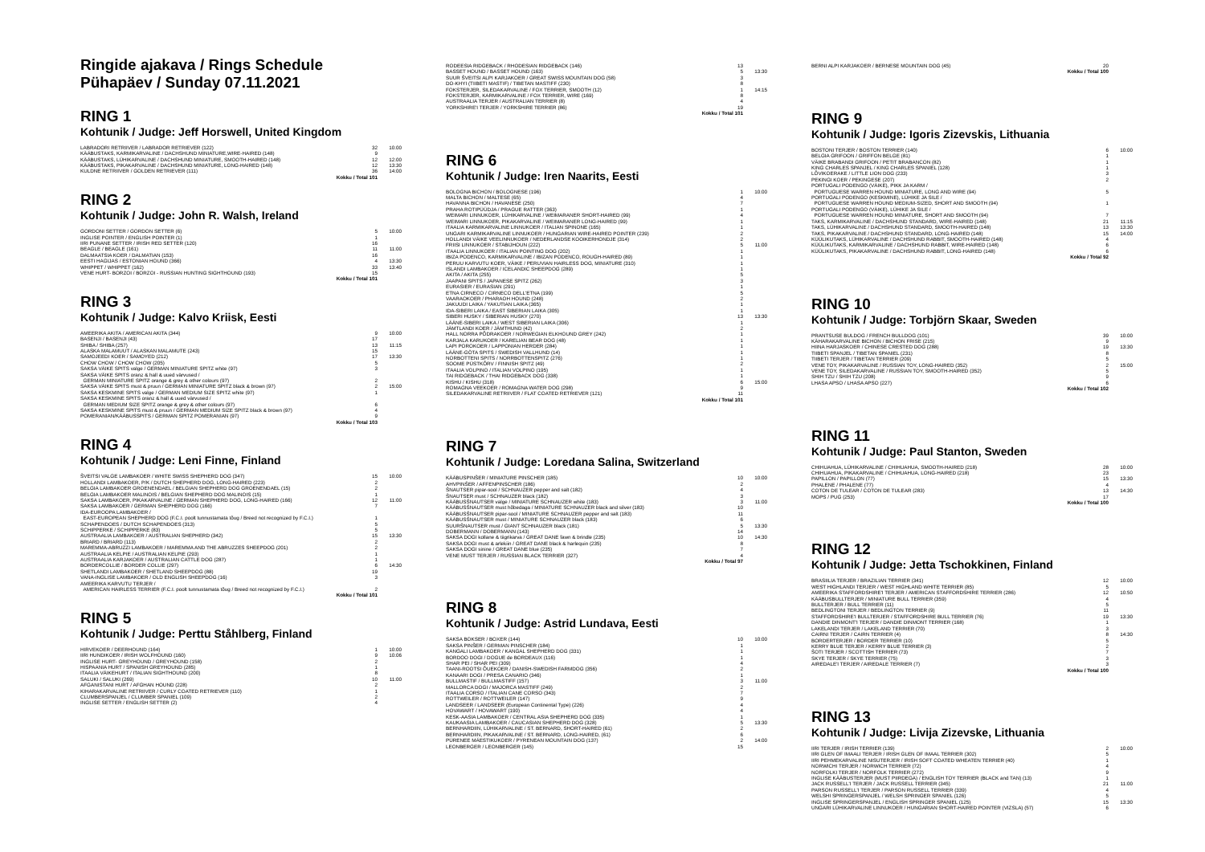Ringide ajakava / Rings Schedule
Pühapäev / Sunday 07.11.2021
RING 1
Kohtunik / Judge: Jeff Horswell, United Kingdom
| LABRADORI RETRIIVER / LABRADOR RETRIEVER (122) | 32 | 10:00 |
| KÄÄBUSTAKS, KARMIKARVALINE / DACHSHUND MINIATURE,WIRE-HAIRED (148) | 9 | |
| KÄÄBUSTAKS, LÜHIKARVALINE / DACHSHUND MINIATURE, SMOOTH-HAIRED (148) | 12 | 12:00 |
| KÄÄBUSTAKS, PIKAKARVALINE / DACHSHUND MINIATURE, LONG-HAIRED (148) | 12 | 13:30 |
| KULDNE RETRIIVER / GOLDEN RETRIEVER (111) | 36 | 14:00 |
| Kokku / Total 101 | | |
RING 2
Kohtunik / Judge: John R. Walsh, Ireland
| GORDONI SETTER / GORDON SETTER (6) | 5 | 10:00 |
| INGLISE POINTER / ENGLISH POINTER (1) | 1 | |
| IIRI PUNANE SETTER / IRISH RED SETTER (120) | 16 | |
| BEAGLE / BEAGLE (161) | 11 | 11:00 |
| DALMAATSIA KOER / DALMATIAN (153) | 16 | |
| EESTI HAGIJAS / ESTONIAN HOUND (366) | 4 | 13:30 |
| WHIPPET / WHIPPET (162) | 33 | 13:40 |
| VENE HURT- BORZOI / BORZOI - RUSSIAN HUNTING SIGHTHOUND (193) | 15 | |
| Kokku / Total 101 | | |
RING 3
Kohtunik / Judge: Kalvo Kriisk, Eesti
| AMEERIKA AKITA / AMERICAN AKITA (344) | 9 | 10:00 |
| BASENJI / BASENJI (43) | 17 | |
| SHIBA / SHIBA (257) | 13 | 11:15 |
| ALASKA MALAMUUT / ALASKAN MALAMUTE (243) | 15 | |
| SAMOJEEDI KOER / SAMOYED (212) | 17 | 13:30 |
| CHOW CHOW / CHOW CHOW (205) | 5 | |
| SAKSA VÄIKE SPITS valge / GERMAN MINIATURE SPITZ white (97) | 3 | |
| SAKSA VÄIKE SPITS oranz & hall & uued värvused / GERMAN MINIATURE SPITZ orange & grey & other colours (97) | 2 | |
| SAKSA VÄIKE SPITS must & pruun / GERMAN MINIATURE SPITZ black & brown (97) | 2 | 15:00 |
| SAKSA KESKMINE SPITS valge / GERMAN MEDIUM SIZE SPITZ white (97) | 1 | |
| SAKSA KESKMINE SPITS oranz & hall & uued värvused / GERMAN MEDIUM SIZE SPITZ orange & grey & other colours (97) | 6 | |
| SAKSA KESKMINE SPITS must & pruun / GERMAN MEDIUM SIZE SPITZ black & brown (97) | 4 | |
| POMERANIAN/KÄÄBUSSPITS / GERMAN SPITZ POMERANIAN (97) | 9 | |
| Kokku / Total 103 | | |
RING 4
Kohtunik / Judge: Leni Finne, Finland
| ŠVEITSI VALGE LAMBAKOER / WHITE SWISS SHEPHERD DOG (347) | 15 | 10:00 |
| HOLLANDI LAMBAKOER, P/K / DUTCH SHEPHERD DOG, LONG-HAIRED (223) | 2 | |
| BELGIA LAMBAKOER GROENENDAEL / BELGIAN SHEPHERD DOG GROENENDAEL (15) | 2 | |
| BELGIA LAMBAKOER MALINOIS / BELGIAN SHEPHERD DOG MALINOIS (15) | 1 | |
| SAKSA LAMBAKOER, PIKAKARVALINE / GERMAN SHEPHERD DOG, LONG-HAIRED (166) | 12 | 11:00 |
| SAKSA LAMBAKOER / GERMAN SHEPHERD DOG (166) | 7 | |
| IDA-EUROOPA LAMBAKOER / EAST-EUROPEAN SHEPHERD DOG (F.C.I. poolt tunnustamata tõug / Breed not recognized by F.C.I.) | 1 | |
| SCHAPENDOES / DUTCH SCHAPENDOES (313) | 5 | |
| SCHIPPERKE / SCHIPPERKE (83) | 5 | |
| AUSTRAALIA LAMBAKOER / AUSTRALIAN SHEPHERD (342) | 15 | 13:30 |
| BRIARD / BRIARD (113) | 2 | |
| MAREMMA-ABRUZZI LAMBAKOER / MAREMMA AND THE ABRUZZES SHEEPDOG (201) | 2 | |
| AUSTRAALIA KELPIE / AUSTRALIAN KELPIE (293) | 1 | |
| AUSTRAALIA KARJAKOER / AUSTRALIAN CATTLE DOG (287) | 1 | |
| BORDERCOLLIE / BORDER COLLIE (297) | 6 | 14:30 |
| SHETLANDI LAMBAKOER / SHETLAND SHEEPDOG (88) | 19 | |
| VANA-INGLISE LAMBAKOER / OLD ENGLISH SHEEPDOG (16) | 3 | |
| AMEERIKA KARVUTU TERJER / AMERICAN HAIRLESS TERRIER (F.C.I. poolt tunnustamata tõug / Breed not recognized by F.C.I.) | 2 | |
| Kokku / Total 101 | | |
RING 5
Kohtunik / Judge: Perttu Ståhlberg, Finland
| HIRVEKOER / DEERHOUND (164) | 1 | 10:00 |
| IIRI HUNDIKOER / IRISH WOLFHOUND (160) | 9 | 10:06 |
| INGLISE HURT- GREYHOUND / GREYHOUND (158) | 2 | |
| HISPAANIA HURT / SPANISH GREYHOUND (285) | 1 | |
| ITAALIA VÄIKEHURT / ITALIAN SIGHTHOUND (200) | 8 | |
| SALUKI / SALUKI (269) | 10 | 11:00 |
| AFGANISTANI HURT / AFGHAN HOUND (228) | 2 | |
| KIHARAKARVALINE RETRIIVER / CURLY COATED RETRIEVER (110) | 1 | |
| CLUMBERSPANJEL / CLUMBER SPANIEL (109) | 2 | |
| INGLISE SETTER / ENGLISH SETTER (2) | 4 | |
| RODEESIA RIDGEBACK / RHODESIAN RIDGEBACK (146) | 13 | |
| BASSET HOUND / BASSET HOUND (163) | 5 | 13:30 |
| SUUR ŠVEITSI ALPI KARJAKOER / GREAT SWISS MOUNTAIN DOG (58) | 3 | |
| DO-KHYI (TIIBETI MASTIF) / TIBETAN MASTIFF (230) | 8 | |
| FOKSTERJER, SILEDAKARVALINE / FOX TERRIER, SMOOTH (12) | 1 | 14:15 |
| FOKSTERJER, KARMIKARVALINE / FOX TERRIER, WIRE (169) | 8 | |
| AUSTRAALIA TERJER / AUSTRALIAN TERRIER (8) | 4 | |
| YORKSHIRE'I TERJER / YORKSHIRE TERRIER (86) | 19 | |
| Kokku / Total 101 | | |
RING 6
Kohtunik / Judge: Iren Naarits, Eesti
| BOLOGNA BICHON / BOLOGNESE (196) | 1 | 10:00 |
| MALTA BICHON / MALTESE (65) | 4 | |
| HAVANNA BICHON / HAVANESE (250) | 7 | |
| PRAHA ROTIPÜÜDJA / PRAGUE RATTER (363) | 1 | |
| WEIMARI LINNUKOER, LÜHIKARVALINE / WEIMARANER SHORT-HAIRED (99) | 4 | |
| WEIMARI LINNUKOER, PIKAKARVALINE / WEIMARANER LONG-HAIRED (99) | 1 | |
| ITAALIA KARMIKARVALINE LINNUKOER / ITALIAN SPINONE (165) | 1 | |
| UNGARI KARMIKARVALINE LINNUKOER / HUNGARIAN WIRE-HAIRED POINTER (239) | 2 | |
| HOLLANDI VÄIKE VEELINNUKOER / NEDERLANDSE KOOIKERHONDJE (314) | 2 | |
| FRIISI LINNUKOER / STABIJHOUN (222) | 5 | 11:00 |
| ITAALIA LINNUKOER / ITALIAN POINTING DOG (202) | 1 | |
| IBIZA PODENCO, KARMIKARVALINE / IBIZAN PODENCO, ROUGH-HAIRED (89) | 1 | |
| PERUU KARVUTU KOER, VÄIKE / PERUVIAN HAIRLESS DOG, MINIATURE (310) | 1 | |
| ISLANDI LAMBAKOER / ICELANDIC SHEEPDOG (289) | 1 | |
| AKITA / AKITA (255) | 5 | |
| JAAPANI SPITS / JAPANESE SPITZ (262) | 3 | |
| EURASIER / EURASIAN (291) | 1 | |
| ETNA CIRNECO / CIRNECO DELL'ETNA (199) | 5 | |
| VAARAOKOER / PHARAOH HOUND (248) | 2 | |
| JAKUUDI LAIKA / YAKUTIAN LAIKA (365) | 1 | |
| IDA-SIBERI LAIKA / EAST SIBERIAN LAIKA (305) | 1 | |
| SIBERI HUSKY / SIBERIAN HUSKY (270) | 13 | 13:30 |
| LÄÄNE-SIBERI LAIKA / WEST SIBERIAN LAIKA (306) | 1 | |
| JÄMTLANDI KOER / JÄMTHUND (42) | 2 | |
| HALL NORRA PÕDRAKOER / NORWEGIAN ELKHOUND GREY (242) | 1 | |
| KARJALA KARUKOER / KARELIAN BEAR DOG (48) | 1 | |
| LAPI POROKOER / LAPPONIAN HERDER (284) | 1 | |
| LÄÄNE-GÖTA SPITS / SWEDISH VALLHUND (14) | 1 | |
| NORBOTTENI SPITS / NORRBOTTENSPITZ (276) | 1 | |
| SOOME PÜSTKÕRV / FINNISH SPITZ (49) | 2 | |
| ITAALIA VOLPINO / ITALIAN VOLPINO (195) | 1 | |
| TAI RIDGEBACK / THAI RIDGEBACK DOG (338) | 1 | |
| KISHU / KISHU (318) | 6 | 15:00 |
| ROMAGNA VEEKOER / ROMAGNA WATER DOG (298) | 9 | |
| SILEDAKARVALINE RETRIIVER / FLAT COATED RETRIEVER (121) | 11 | |
| Kokku / Total 101 | | |
RING 7
Kohtunik / Judge: Loredana Salina, Switzerland
| KÄÄBUSPINŠER / MINIATURE PINSCHER (185) | 10 | 10:00 |
| AHVPINŠER / AFFENPINSCHER (186) | 2 | |
| ŠNAUTSER pipar-sool / SCHNAUZER pepper and salt (182) | 4 | |
| ŠNAUTSER must / SCHNAUZER black (182) | 3 | |
| KÄÄBUSŠNAUTSER valge / MINIATURE SCHNAUZER white (183) | 3 | 11:00 |
| KÄÄBUSŠNAUTSER must hõbedaga / MINIATURE SCHNAUZER black and silver (183) | 10 | |
| KÄÄBUSŠNAUTSER pipar-sool / MINIATURE SCHNAUZER pepper and salt (183) | 11 | |
| KÄÄBUSŠNAUTSER must / MINIATURE SCHNAUZER black (183) | 6 | |
| SUURŠNAUTSER must / GIANT SCHNAUZER black (181) | 5 | 13:30 |
| DOBERMANN / DOBERMANN (143) | 14 | |
| SAKSA DOGI kollane & tiigrikarva / GREAT DANE fawn & brindle (235) | 10 | 14:30 |
| SAKSA DOGI must & arlekiin / GREAT DANE black & harlequin (235) | 8 | |
| SAKSA DOGI sinine / GREAT DANE blue (235) | 7 | |
| VENE MUST TERJER / RUSSIAN BLACK TERRIER (327) | 4 | |
| Kokku / Total 97 | | |
RING 8
Kohtunik / Judge: Astrid Lundava, Eesti
| SAKSA BOKSER / BOXER (144) | 10 | 10:00 |
| SAKSA PINŠER / GERMAN PINSCHER (184) | 1 | |
| KANGALI LAMBAKOER / KANGAL SHEPHERD DOG (331) | 1 | |
| BORDOO DOGI / DOGUE de BORDEAUX (116) | 1 | |
| SHAR PEI / SHAR PEI (309) | 4 | |
| TAANI-ROOTSI ÕUEKOER / DANISH-SWEDISH FARMDOG (356) | 2 | |
| KANAARI DOGI / PRESA CANARIO (346) | 1 | |
| BULLMASTIF / BULLMASTIFF (157) | 3 | 11:00 |
| MALLORCA DOGI / MAJORCA MASTIFF (249) | 2 | |
| ITAALIA CORSO / ITALIAN CANE CORSO (343) | 7 | |
| ROTTWEILER / ROTTWEILER (147) | 9 | |
| LANDSEER / LANDSEER (European Continental Type) (226) | 4 | |
| HOVAWART / HOVAWART (190) | 4 | |
| KESK-AASIA LAMBAKOER / CENTRAL ASIA SHEPHERD DOG (335) | 1 | |
| KAUKAASIA LAMBAKOER / CAUCASIAN SHEPHERD DOG (328) | 5 | 13:30 |
| BERNHARDIIN, LÜHIKARVALINE / ST. BERNARD, SHORT-HAIRED (61) | 2 | |
| BERNHARDIIN, PIKAKARVALINE / ST. BERNARD, LONG-HAIRED, (61) | 6 | |
| PÜRENEE MÄESTIKUKOER / PYRENEAN MOUNTAIN DOG (137) | 2 | 14:00 |
| LEONBERGER / LEONBERGER (145) | 15 | |
| BERNI ALPI KARJAKOER / BERNESE MOUNTAIN DOG (45) | 20 | |
| Kokku / Total 100 | | |
RING 9
Kohtunik / Judge: Igoris Zizevskis, Lithuania
| BOSTONI TERJER / BOSTON TERRIER (140) | 6 | 10:00 |
| BELGIA GRIFOON / GRIFFON BELGE (81) | 1 | |
| VÄIKE BRABANDI GRIFOON / PETIT BRABANCON (82) | 1 | |
| KING CHARLES SPANJEL / KING CHARLES SPANIEL (128) | 1 | |
| LÕVIKOERAKE / LITTLE LION DOG (233) | 3 | |
| PEKINGI KOER / PEKINGESE (207) | 2 | |
| PORTUGALI PODENGO (VÄIKE), PIKK JA KARM / PORTUGUESE WARREN HOUND MINIATURE, LONG AND WIRE (94) | 5 | |
| PORTUGALI PODENGO (KESKMINE), LÜHIKE JA SILE / PORTUGUESE WARREN HOUND MEDIUM-SIZED, SHORT AND SMOOTH (94) | 1 | |
| PORTUGALI PODENGO (VÄIKE), LÜHIKE JA SILE / PORTUGUESE WARREN HOUND MINIATURE, SHORT AND SMOOTH (94) | 7 | |
| TAKS, KARMIKARVALINE / DACHSHUND STANDARD, WIRE-HAIRED (148) | 21 | 11:15 |
| TAKS, LÜHIKARVALINE / DACHSHUND STANDARD, SMOOTH-HAIRED (148) | 13 | 13:30 |
| TAKS, PIKAKARVALINE / DACHSHUND STANDARD, LONG-HAIRED (148) | 15 | 14:00 |
| KÜÜLIKUTAKS, LÜHIKARVALINE / DACHSHUND RABBIT, SMOOTH-HAIRED (148) | 4 | |
| KÜÜLIKUTAKS, KARMIKARVALINE / DACHSHUND RABBIT, WIRE-HAIRED (148) | 6 | |
| KÜÜLIKUTAKS, PIKAKARVALINE / DACHSHUND RABBIT, LONG-HAIRED (148) | 6 | |
| Kokku / Total 92 | | |
RING 10
Kohtunik / Judge: Torbjörn Skaar, Sweden
| PRANTSUSE BULDOG / FRENCH BULLDOG (101) | 39 | 10:00 |
| KÄHARAKARVALINE BICHON / BICHON FRISE (215) | 9 | |
| HIINA HARJASKOER / CHINESE CRESTED DOG (288) | 19 | 13:30 |
| TIIBETI SPANJEL / TIBETAN SPANIEL (231) | 8 | |
| TIIBETI TERJER / TIBETAN TERRIER (209) | 5 | |
| VENE TOY, PIKAKARVALINE / RUSSIAN TOY, LONG-HAIRED (352) | 2 | 15:00 |
| VENE TOY, SILEDAKARVALINE / RUSSIAN TOY, SMOOTH-HAIRED (352) | 5 | |
| SHIH TZU / SHIH TZU (208) | 9 | |
| LHASA APSO / LHASA APSO (227) | 6 | |
| Kokku / Total 102 | | |
RING 11
Kohtunik / Judge: Paul Stanton, Sweden
| CHIHUAHUA, LÜHIKARVALINE / CHIHUAHUA, SMOOTH-HAIRED (218) | 28 | 10:00 |
| CHIHUAHUA, PIKAKARVALINE / CHIHUAHUA, LONG-HAIRED (218) | 23 | |
| PAPILLON / PAPILLON (77) | 15 | 13:30 |
| PHALENE / PHALENE (77) | 4 | |
| COTON DE TULEAR / COTON DE TULEAR (283) | 13 | 14:30 |
| MOPS / PUG (253) | 17 | |
| Kokku / Total 100 | | |
RING 12
Kohtunik / Judge: Jetta Tschokkinen, Finland
| BRASIILIA TERJER / BRAZILIAN TERRIER (341) | 12 | 10:00 |
| WEST HIGHLANDI TERJER / WEST HIGHLAND WHITE TERRIER (85) | 5 | |
| AMEERIKA STAFFORDSHIRE'I TERJER / AMERICAN STAFFORDSHIRE TERRIER (286) | 12 | 10:50 |
| KÄÄBUSBULLTERJER / MINIATURE BULL TERRIER (359) | 4 | |
| BULLTERJER / BULL TERRIER (11) | 5 | |
| BEDLINGTONI TERJER / BEDLINGTON TERRIER (9) | 11 | |
| STAFFORDSHIRE'I BULLTERJER / STAFFORDSHIRE BULL TERRIER (76) | 19 | 13:30 |
| DANDIE DINMONT'I TERJER / DANDIE DINMONT TERRIER (168) | 1 | |
| LAKELANDI TERJER / LAKELAND TERRIER (70) | 3 | |
| CAIRNI TERJER / CAIRN TERRIER (4) | 8 | 14:30 |
| BORDERTERJER / BORDER TERRIER (10) | 5 | |
| KERRY BLUE TERJER / KERRY BLUE TERRIER (3) | 2 | |
| ŠOTI TERJER / SCOTTISH TERRIER (73) | 7 | |
| SKYE TERJER / SKYE TERRIER (75) | 3 | |
| AIREDALE'I TERJER / AIREDALE TERRIER (7) | 3 | |
| Kokku / Total 100 | | |
RING 13
Kohtunik / Judge: Livija Zizevske, Lithuania
| IIRI TERJER / IRISH TERRIER (139) | 2 | 10:00 |
| IIRI GLEN OF IMAALI TERJER / IRISH GLEN OF IMAAL TERRIER (302) | 5 | |
| IIRI PEHMEKARVALINE NISUTERJER / IRISH SOFT COATED WHEATEN TERRIER (40) | 1 | |
| NORWICHI TERJER / NORWICH TERRIER (72) | 4 | |
| NORFOLKI TERJER / NORFOLK TERRIER (272) | 9 | |
| INGLISE KÄÄBUSTERJER (MUST PIIRDEGA) / ENGLISH TOY TERRIER (BLACK and TAN) (13) | 1 | |
| JACK RUSSELL'I TERJER / JACK RUSSELL TERRIER (345) | 21 | 11:00 |
| PARSON RUSSELL'I TERJER / PARSON RUSSELL TERRIER (339) | 4 | |
| WELSHI SPRINGERSPANJEL / WELSH SPRINGER SPANIEL (126) | 5 | |
| INGLISE SPRINGERSPANJEL / ENGLISH SPRINGER SPANIEL (125) | 15 | 13:30 |
| UNGARI LÜHIKARVALINE LINNUKOER / HUNGARIAN SHORT-HAIRED POINTER (VIZSLA) (57) | 6 | |